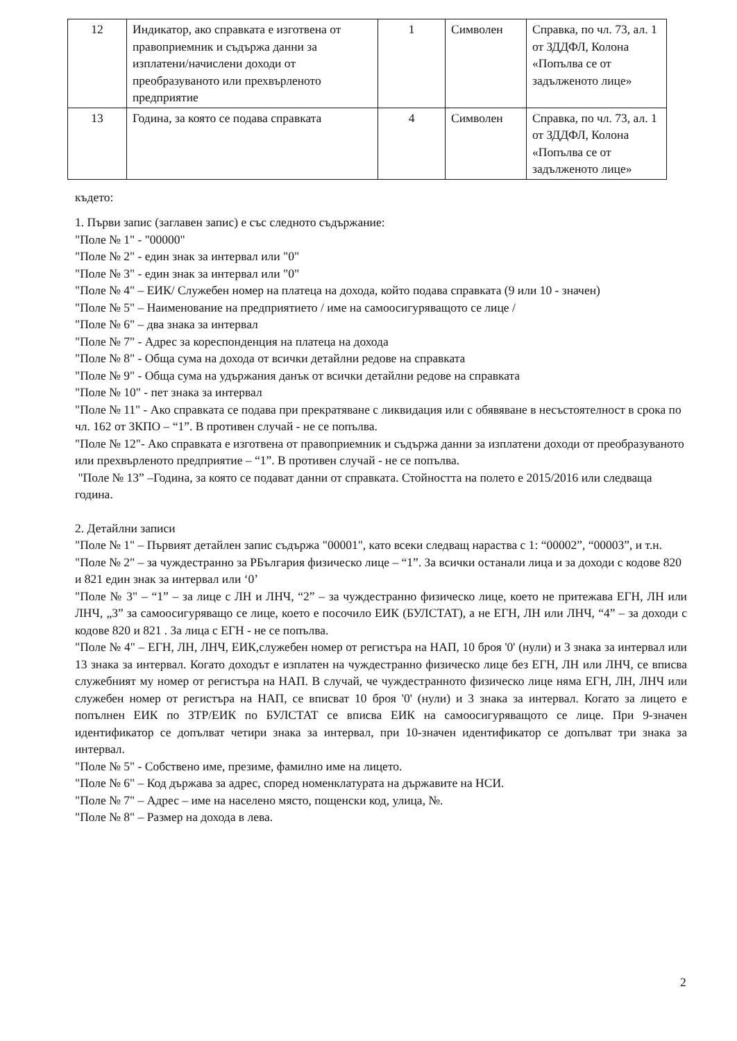| 12 | Индикатор, ако справката е изготвена от правоприемник и съдържа данни за изплатени/начислени доходи от преобразуваното или прехвърленото предприятие | 1 | Символен | Справка, по чл. 73, ал. 1 от ЗДДФЛ, Колона «Попълва се от задълженото лице» |
| 13 | Година, за която се подава справката | 4 | Символен | Справка, по чл. 73, ал. 1 от ЗДДФЛ, Колона «Попълва се от задълженото лице» |
където:
1. Първи запис (заглавен запис) е със следното съдържание:
"Поле № 1" - "00000"
"Поле № 2" - един знак за интервал или "0"
"Поле № 3" - един знак за интервал или "0"
"Поле № 4" – ЕИК/ Служебен номер на платеца на дохода, който подава справката (9 или 10 - значен)
"Поле № 5" – Наименование на предприятието / име на самоосигуряващото се лице /
"Поле № 6" – два знака за интервал
"Поле № 7" - Адрес за кореспонденция на платеца на дохода
"Поле № 8" - Обща сума на дохода от всички детайлни редове на справката
"Поле № 9" - Обща сума на удържания данък от всички детайлни редове на справката
"Поле № 10" - пет знака за интервал
"Поле № 11" - Ако справката се подава при прекратяване с ликвидация или с обявяване в несъстоятелност в срока по чл. 162 от ЗКПО – “1”. В противен случай - не се попълва.
"Поле № 12"- Ако справката е изготвена от правоприемник и съдържа данни за изплатени доходи от преобразуваното или прехвърленото предприятие – “1”. В противен случай - не се попълва.
"Поле № 13” –Година, за която се подават данни от справката. Стойността на полето е 2015/2016 или следваща година.
2. Детайлни записи
"Поле № 1" – Първият детайлен запис съдържа "00001", като всеки следващ нараства с 1: “00002”, “00003”, и т.н.
"Поле № 2" – за чуждестранно за РБългария физическо лице – “1”. За всички останали лица и за доходи с кодове 820 и 821 един знак за интервал или ‘0’
"Поле № 3" – “1” – за лице с ЛН и ЛНЧ, “2” – за чуждестранно физическо лице, което не притежава ЕГН, ЛН или ЛНЧ, „3” за самоосигуряващо се лице, което е посочило ЕИК (БУЛСТАТ), а не ЕГН, ЛН или ЛНЧ, “4” – за доходи с кодове 820 и 821 . За лица с ЕГН - не се попълва.
"Поле № 4" – ЕГН, ЛН, ЛНЧ, ЕИК,служебен номер от регистъра на НАП, 10 броя '0' (нули) и 3 знака за интервал или 13 знака за интервал. Когато доходът е изплатен на чуждестранно физическо лице без ЕГН, ЛН или ЛНЧ, се вписва служебният му номер от регистъра на НАП. В случай, че чуждестранното физическо лице няма ЕГН, ЛН, ЛНЧ или служебен номер от регистъра на НАП, се вписват 10 броя '0' (нули) и 3 знака за интервал. Когато за лицето е попълнен ЕИК по ЗТР/ЕИК по БУЛСТАТ се вписва ЕИК на самоосигуряващото се лице. При 9-значен идентификатор се допълват четири знака за интервал, при 10-значен идентификатор се допълват три знака за интервал.
"Поле № 5" - Собствено име, презиме, фамилно име на лицето.
"Поле № 6" – Код държава за адрес, според номенклатурата на държавите на НСИ.
"Поле № 7" – Адрес – име на населено място, пощенски код, улица, №.
"Поле № 8" – Размер на дохода в лева.
2